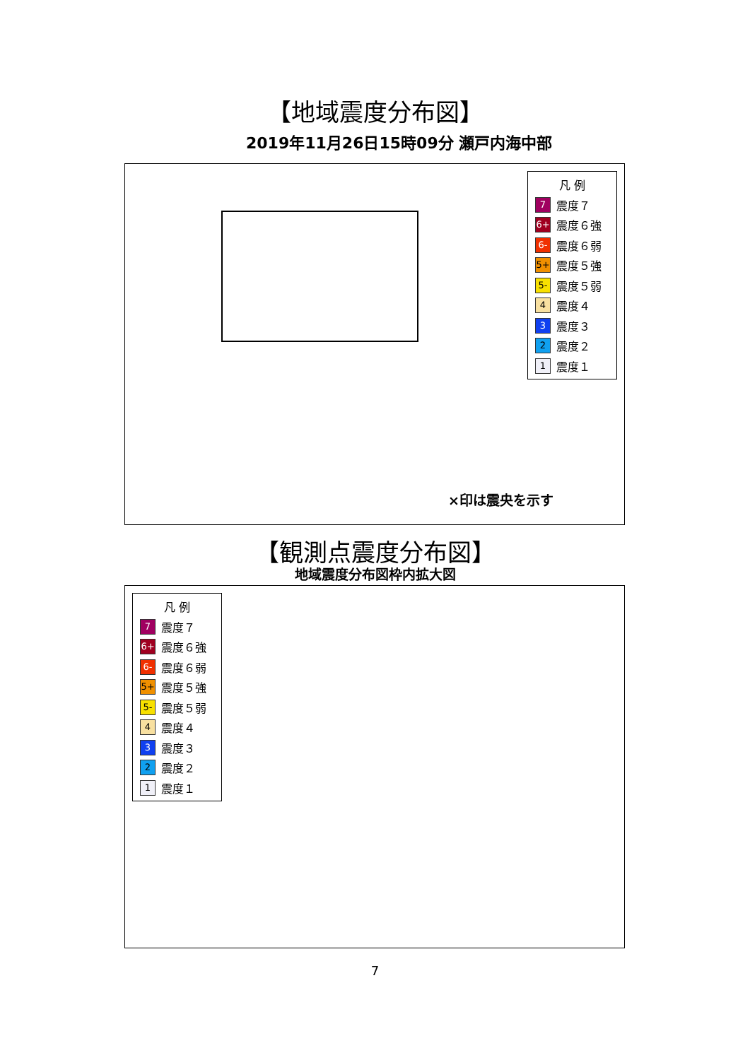【地域震度分布図】
2019年11月26日15時09分 瀬戸内海中部
凡 例
7 震度７
6+ 震度６強
6- 震度６弱
5+ 震度５強
5- 震度５弱
4 震度４
3 震度３
2 震度２
1 震度１
×印は震央を示す
【観測点震度分布図】
地域震度分布図枠内拡大図
凡 例
7 震度７
6+ 震度６強
6- 震度６弱
5+ 震度５強
5- 震度５弱
4 震度４
3 震度３
2 震度２
1 震度１
7